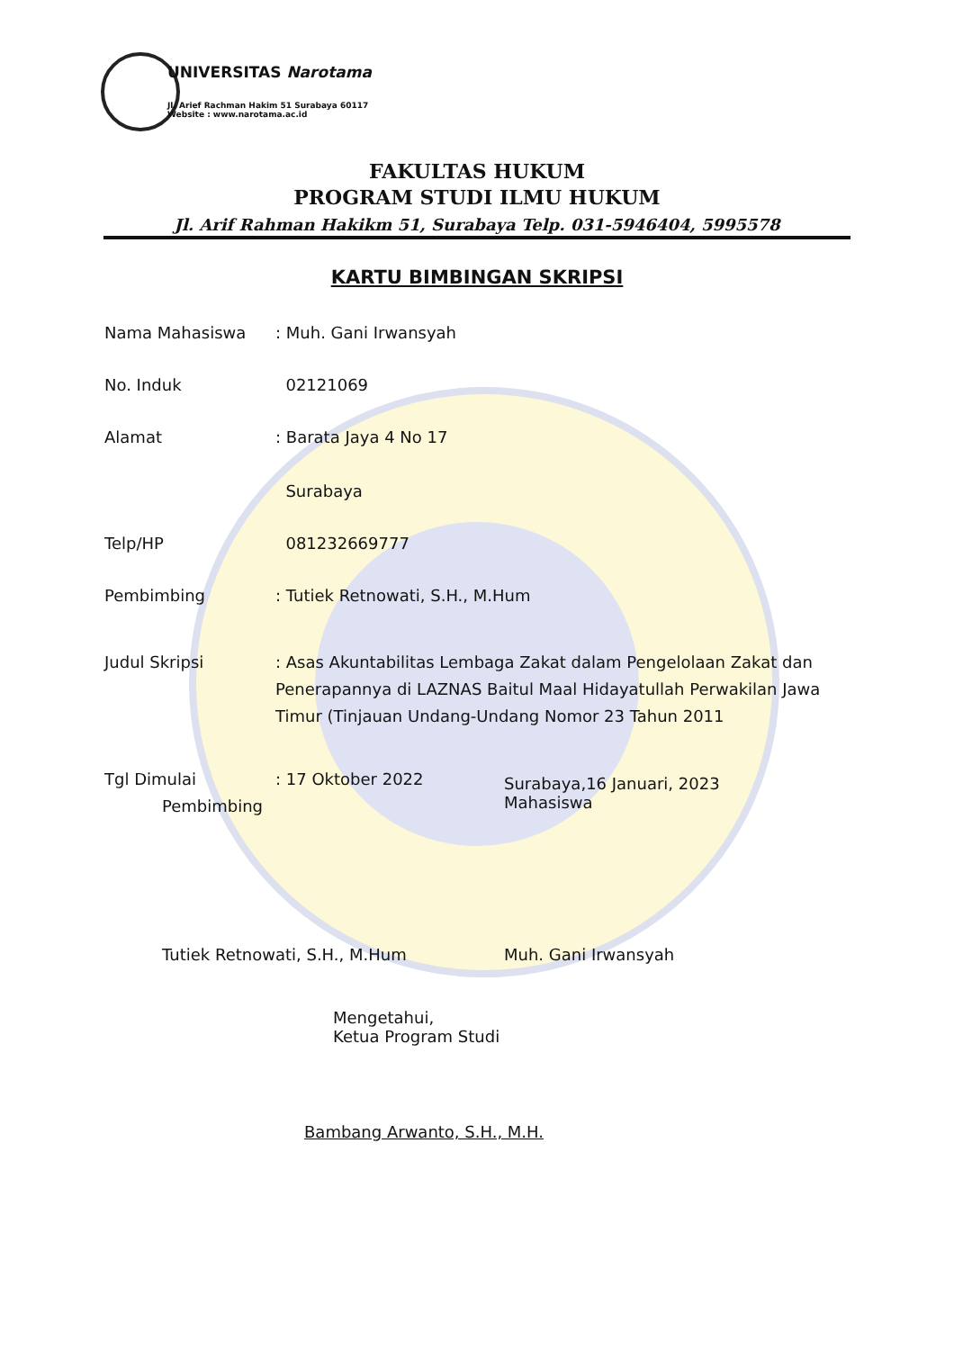UNIVERSITAS Narotama
Jl. Arief Rachman Hakim 51 Surabaya 60117
Website : www.narotama.ac.id
FAKULTAS HUKUM
PROGRAM STUDI ILMU HUKUM
Jl. Arif Rahman Hakikm 51, Surabaya Telp. 031-5946404, 5995578
KARTU BIMBINGAN SKRIPSI
Nama Mahasiswa : Muh. Gani Irwansyah
No. Induk 02121069
Alamat : Barata Jaya 4 No 17
Surabaya
Telp/HP 081232669777
Pembimbing : Tutiek Retnowati, S.H., M.Hum
Judul Skripsi : Asas Akuntabilitas Lembaga Zakat dalam Pengelolaan Zakat dan Penerapannya di LAZNAS Baitul Maal Hidayatullah Perwakilan Jawa Timur (Tinjauan Undang-Undang Nomor 23 Tahun 2011
Tgl Dimulai : 17 Oktober 2022
Surabaya,16 Januari, 2023
Mahasiswa
Pembimbing
Tutiek Retnowati, S.H., M.Hum Muh. Gani Irwansyah
Mengetahui,
Ketua Program Studi
Bambang Arwanto, S.H., M.H.